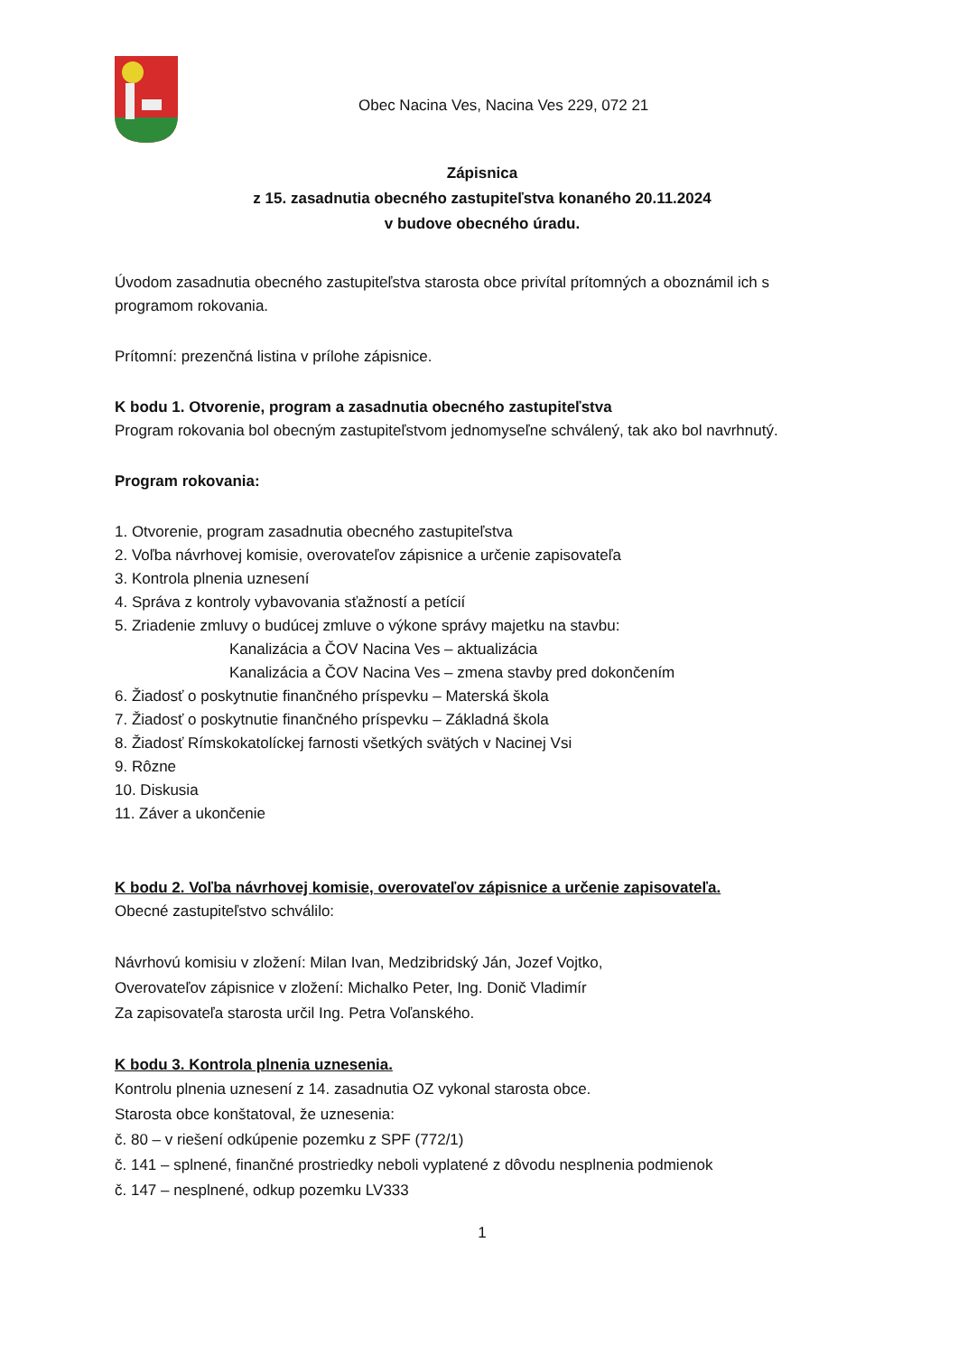Obec Nacina Ves, Nacina Ves 229, 072 21
Zápisnica
z 15. zasadnutia obecného zastupiteľstva konaného 20.11.2024
v budove obecného úradu.
Úvodom zasadnutia obecného zastupiteľstva starosta obce privítal prítomných a oboznámil ich s programom rokovania.
Prítomní: prezenčná listina v prílohe zápisnice.
K bodu 1. Otvorenie, program a zasadnutia obecného zastupiteľstva
Program rokovania bol obecným zastupiteľstvom jednomyseľne schválený, tak ako bol navrhnutý.
Program rokovania:
1. Otvorenie, program zasadnutia obecného zastupiteľstva
2. Voľba návrhovej komisie, overovateľov zápisnice a určenie zapisovateľa
3. Kontrola plnenia uznesení
4. Správa z kontroly vybavovania sťažností a petícií
5. Zriadenie zmluvy o budúcej zmluve o výkone správy majetku na stavbu:
Kanalizácia a ČOV Nacina Ves – aktualizácia
Kanalizácia a ČOV Nacina Ves – zmena stavby pred dokončením
6. Žiadosť o poskytnutie finančného príspevku – Materská škola
7. Žiadosť o poskytnutie finančného príspevku – Základná škola
8. Žiadosť Rímskokatolíckej farnosti všetkých svätých v Nacinej Vsi
9. Rôzne
10. Diskusia
11. Záver a ukončenie
K bodu 2. Voľba návrhovej komisie, overovateľov zápisnice a určenie zapisovateľa.
Obecné zastupiteľstvo schválilo:
Návrhovú komisiu v zložení: Milan Ivan, Medzibridský Ján, Jozef Vojtko,
Overovateľov zápisnice v zložení: Michalko Peter, Ing. Donič Vladimír
Za zapisovateľa starosta určil Ing. Petra Voľanského.
K bodu 3. Kontrola plnenia uznesenia.
Kontrolu plnenia uznesení z 14. zasadnutia OZ vykonal starosta obce.
Starosta obce konštatoval, že uznesenia:
č. 80 – v riešení odkúpenie pozemku z SPF (772/1)
č. 141 – splnené, finančné prostriedky neboli vyplatené z dôvodu nesplnenia podmienok
č. 147 – nesplnené, odkup pozemku LV333
1